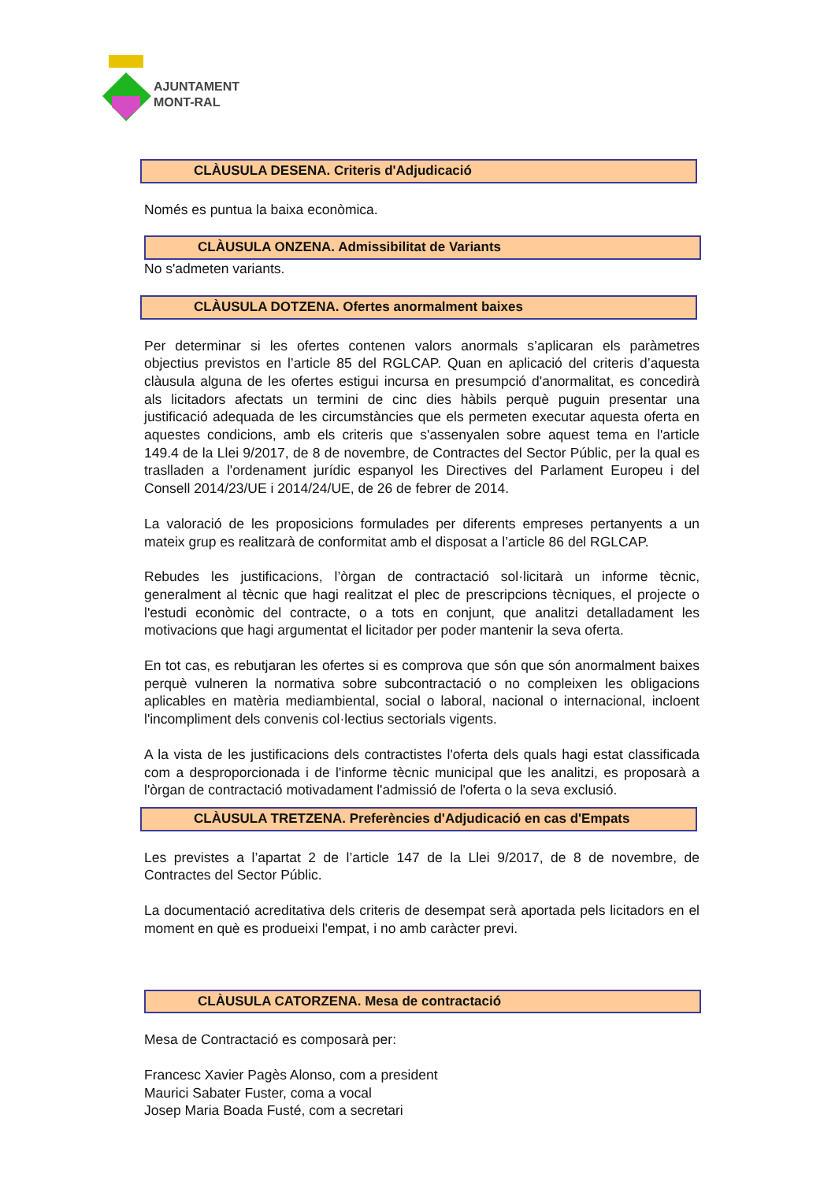AJUNTAMENT
MONT-RAL
CLÀUSULA DESENA. Criteris d'Adjudicació
Només es puntua la baixa econòmica.
CLÀUSULA ONZENA. Admissibilitat de Variants
No s'admeten variants.
CLÀUSULA DOTZENA. Ofertes anormalment baixes
Per determinar si les ofertes contenen valors anormals s’aplicaran els paràmetres objectius previstos en l’article 85 del RGLCAP. Quan en aplicació del criteris d’aquesta clàusula alguna de les ofertes estigui incursa en presumpció d'anormalitat, es concedirà als licitadors afectats un termini de cinc dies hàbils perquè puguin presentar una justificació adequada de les circumstàncies que els permeten executar aquesta oferta en aquestes condicions, amb els criteris que s'assenyalen sobre aquest tema en l'article 149.4 de la Llei 9/2017, de 8 de novembre, de Contractes del Sector Públic, per la qual es traslladen a l'ordenament jurídic espanyol les Directives del Parlament Europeu i del Consell 2014/23/UE i 2014/24/UE, de 26 de febrer de 2014.
La valoració de les proposicions formulades per diferents empreses pertanyents a un mateix grup es realitzarà de conformitat amb el disposat a l’article 86 del RGLCAP.
Rebudes les justificacions, l’òrgan de contractació sol·licitarà un informe tècnic, generalment al tècnic que hagi realitzat el plec de prescripcions tècniques, el projecte o l'estudi econòmic del contracte, o a tots en conjunt, que analitzi detalladament les motivacions que hagi argumentat el licitador per poder mantenir la seva oferta.
En tot cas, es rebutjaran les ofertes si es comprova que són que són anormalment baixes perquè vulneren la normativa sobre subcontractació o no compleixen les obligacions aplicables en matèria mediambiental, social o laboral, nacional o internacional, incloent l'incompliment dels convenis col·lectius sectorials vigents.
A la vista de les justificacions dels contractistes l'oferta dels quals hagi estat classificada com a desproporcionada i de l'informe tècnic municipal que les analitzi, es proposarà a l'òrgan de contractació motivadament l'admissió de l'oferta o la seva exclusió.
CLÀUSULA TRETZENA. Preferències d'Adjudicació en cas d'Empats
Les previstes a l’apartat 2 de l’article 147 de la Llei 9/2017, de 8 de novembre, de Contractes del Sector Públic.
La documentació acreditativa dels criteris de desempat serà aportada pels licitadors en el moment en què es produeixi l'empat, i no amb caràcter previ.
CLÀUSULA CATORZENA. Mesa de contractació
Mesa de Contractació es composarà per:
Francesc Xavier Pagès Alonso, com a president
Maurici Sabater Fuster, coma a vocal
Josep Maria Boada Fusté, com a secretari